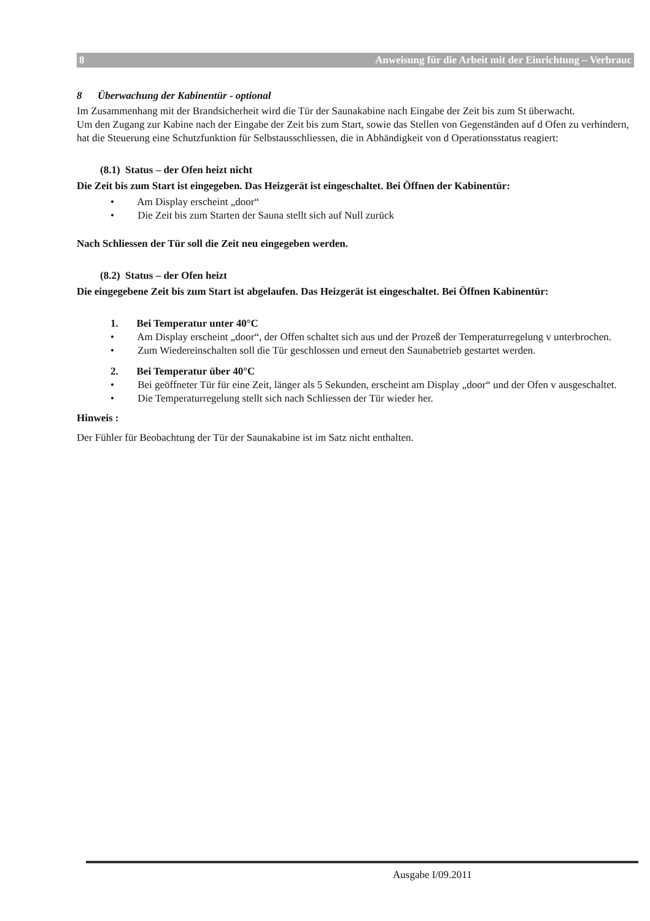8 Anweisung für die Arbeit mit der Einrichtung – Verbrauc
8 Überwachung der Kabinentür - optional
Im Zusammenhang mit der Brandsicherheit wird die Tür der Saunakabine nach Eingabe der Zeit bis zum St überwacht.
Um den Zugang zur Kabine nach der Eingabe der Zeit bis zum Start, sowie das Stellen von Gegenständen auf d Ofen zu verhindern, hat die Steuerung eine Schutzfunktion für Selbstausschliessen, die in Abhändigkeit von d Operationsstatus reagiert:
(8.1) Status – der Ofen heizt nicht
Die Zeit bis zum Start ist eingegeben. Das Heizgerät ist eingeschaltet. Bei Öffnen der Kabinentür:
• Am Display erscheint „door“
• Die Zeit bis zum Starten der Sauna stellt sich auf Null zurück
Nach Schliessen der Tür soll die Zeit neu eingegeben werden.
(8.2) Status – der Ofen heizt
Die eingegebene Zeit bis zum Start ist abgelaufen. Das Heizgerät ist eingeschaltet. Bei Öffnen Kabinentür:
1. Bei Temperatur unter 40°C
• Am Display erscheint „door“, der Offen schaltet sich aus und der Prozeß der Temperaturregelung v unterbrochen.
• Zum Wiedereinschalten soll die Tür geschlossen und erneut den Saunabetrieb gestartet werden.
2. Bei Temperatur über 40°C
• Bei geöffneter Tür für eine Zeit, länger als 5 Sekunden, erscheint am Display „door“ und der Ofen v ausgeschaltet.
• Die Temperaturregelung stellt sich nach Schliessen der Tür wieder her.
Hinweis :
Der Fühler für Beobachtung der Tür der Saunakabine ist im Satz nicht enthalten.
Ausgabe I/09.2011